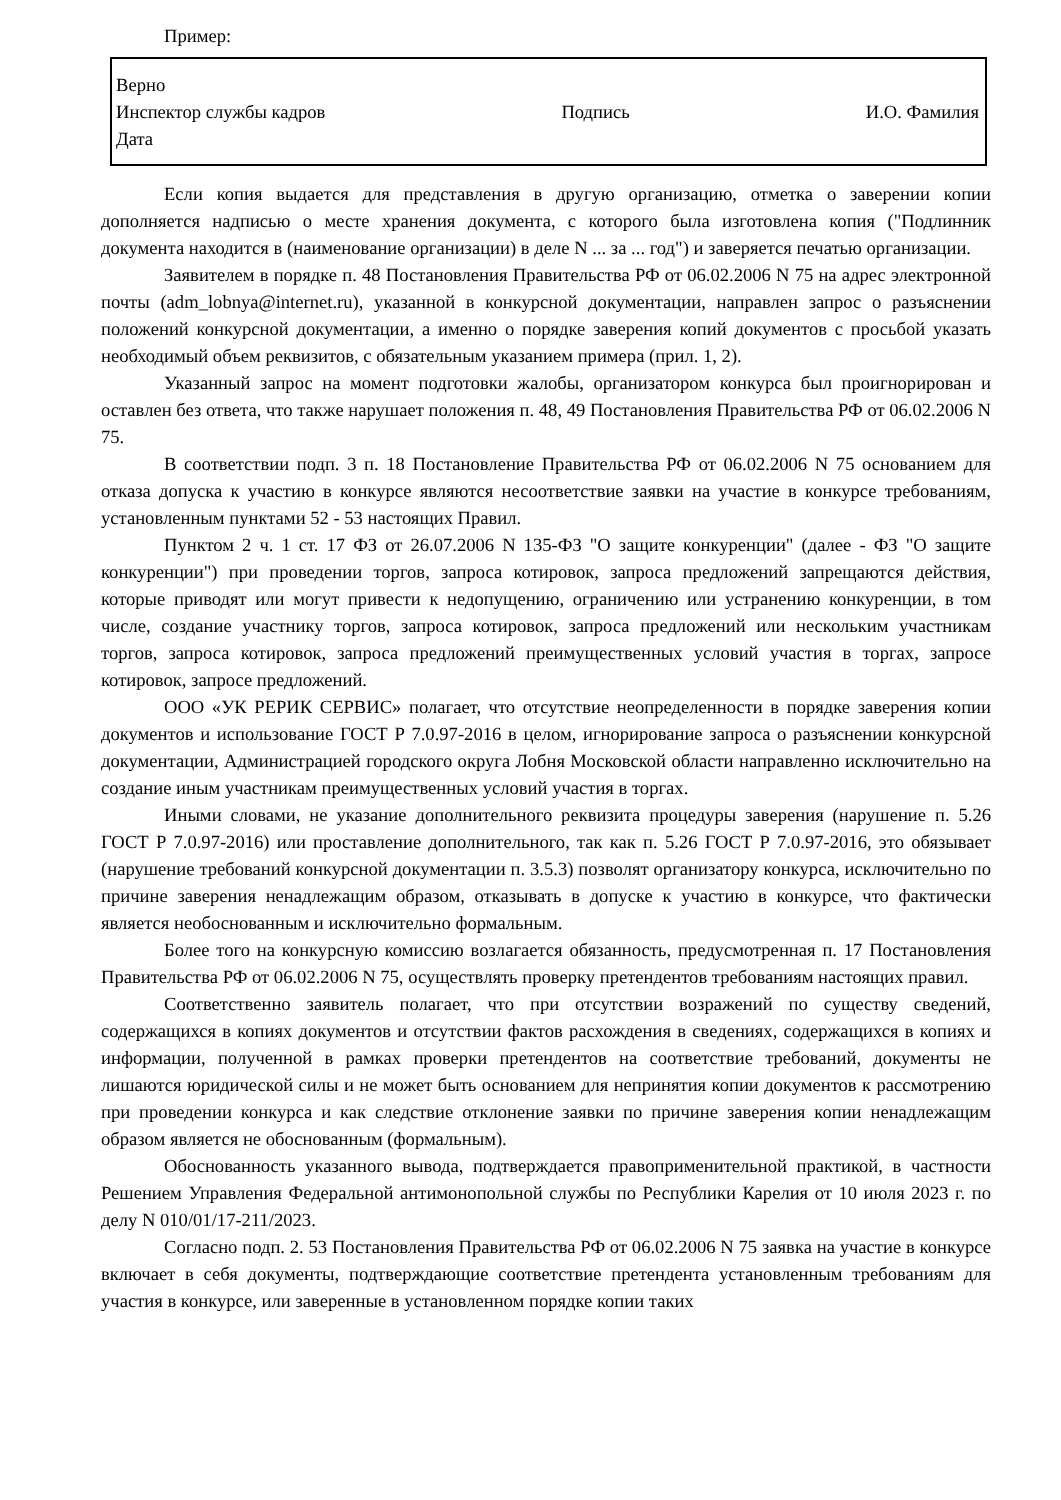Пример:
Верно
Инспектор службы кадров Подпись И.О. Фамилия
Дата
Если копия выдается для представления в другую организацию, отметка о заверении копии дополняется надписью о месте хранения документа, с которого была изготовлена копия ("Подлинник документа находится в (наименование организации) в деле N ... за ... год") и заверяется печатью организации.
Заявителем в порядке п. 48 Постановления Правительства РФ от 06.02.2006 N 75 на адрес электронной почты (adm_lobnya@internet.ru), указанной в конкурсной документации, направлен запрос о разъяснении положений конкурсной документации, а именно о порядке заверения копий документов с просьбой указать необходимый объем реквизитов, с обязательным указанием примера (прил. 1, 2).
Указанный запрос на момент подготовки жалобы, организатором конкурса был проигнорирован и оставлен без ответа, что также нарушает положения п. 48, 49 Постановления Правительства РФ от 06.02.2006 N 75.
В соответствии подп. 3 п. 18 Постановление Правительства РФ от 06.02.2006 N 75 основанием для отказа допуска к участию в конкурсе являются несоответствие заявки на участие в конкурсе требованиям, установленным пунктами 52 - 53 настоящих Правил.
Пунктом 2 ч. 1 ст. 17 ФЗ от 26.07.2006 N 135-ФЗ "О защите конкуренции" (далее - ФЗ "О защите конкуренции") при проведении торгов, запроса котировок, запроса предложений запрещаются действия, которые приводят или могут привести к недопущению, ограничению или устранению конкуренции, в том числе, создание участнику торгов, запроса котировок, запроса предложений или нескольким участникам торгов, запроса котировок, запроса предложений преимущественных условий участия в торгах, запросе котировок, запросе предложений.
ООО «УК РЕРИК СЕРВИС» полагает, что отсутствие неопределенности в порядке заверения копии документов и использование ГОСТ Р 7.0.97-2016 в целом, игнорирование запроса о разъяснении конкурсной документации, Администрацией городского округа Лобня Московской области направленно исключительно на создание иным участникам преимущественных условий участия в торгах.
Иными словами, не указание дополнительного реквизита процедуры заверения (нарушение п. 5.26 ГОСТ Р 7.0.97-2016) или проставление дополнительного, так как п. 5.26 ГОСТ Р 7.0.97-2016, это обязывает (нарушение требований конкурсной документации п. 3.5.3) позволят организатору конкурса, исключительно по причине заверения ненадлежащим образом, отказывать в допуске к участию в конкурсе, что фактически является необоснованным и исключительно формальным.
Более того на конкурсную комиссию возлагается обязанность, предусмотренная п. 17 Постановления Правительства РФ от 06.02.2006 N 75, осуществлять проверку претендентов требованиям настоящих правил.
Соответственно заявитель полагает, что при отсутствии возражений по существу сведений, содержащихся в копиях документов и отсутствии фактов расхождения в сведениях, содержащихся в копиях и информации, полученной в рамках проверки претендентов на соответствие требований, документы не лишаются юридической силы и не может быть основанием для непринятия копии документов к рассмотрению при проведении конкурса и как следствие отклонение заявки по причине заверения копии ненадлежащим образом является не обоснованным (формальным).
Обоснованность указанного вывода, подтверждается правоприменительной практикой, в частности Решением Управления Федеральной антимонопольной службы по Республики Карелия от 10 июля 2023 г. по делу N 010/01/17-211/2023.
Согласно подп. 2. 53 Постановления Правительства РФ от 06.02.2006 N 75 заявка на участие в конкурсе включает в себя документы, подтверждающие соответствие претендента установленным требованиям для участия в конкурсе, или заверенные в установленном порядке копии таких